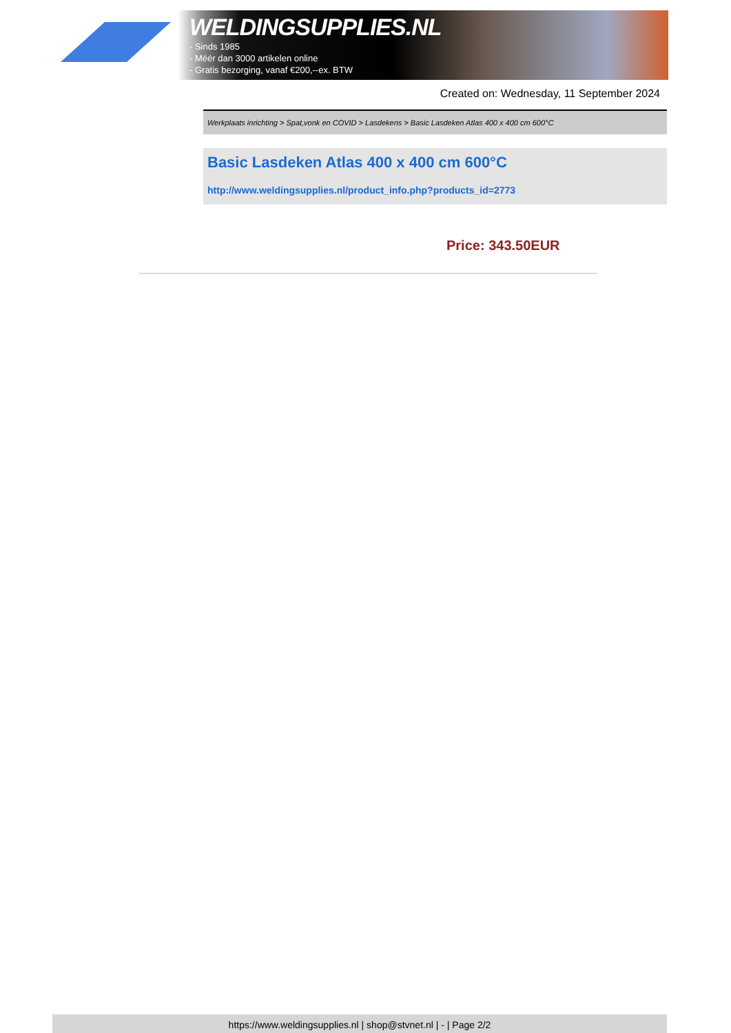WELDINGSUPPLIES.NL
- Sinds 1985
- Méér dan 3000 artikelen online
- Gratis bezorging, vanaf €200,--ex. BTW
Created on: Wednesday, 11 September 2024
Werkplaats inrichting > Spat,vonk en COVID > Lasdekens > Basic Lasdeken Atlas 400 x 400 cm 600°C
Basic Lasdeken Atlas 400 x 400 cm 600°C
http://www.weldingsupplies.nl/product_info.php?products_id=2773
Price: 343.50EUR
https://www.weldingsupplies.nl | shop@stvnet.nl | - | Page 2/2